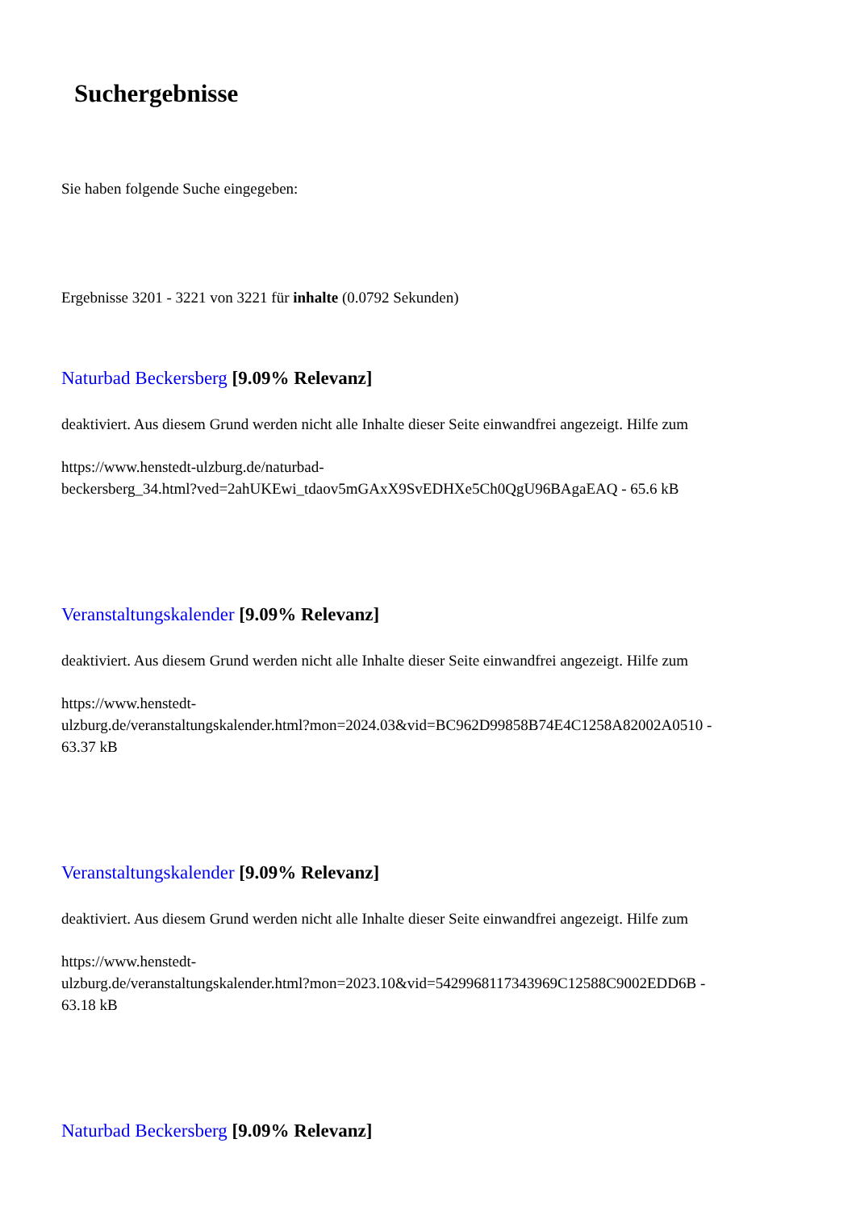Suchergebnisse
Sie haben folgende Suche eingegeben:
Ergebnisse 3201 - 3221 von 3221 für inhalte (0.0792 Sekunden)
Naturbad Beckersberg [9.09% Relevanz]
deaktiviert. Aus diesem Grund werden nicht alle Inhalte dieser Seite einwandfrei angezeigt. Hilfe zum
https://www.henstedt-ulzburg.de/naturbad-
beckersberg_34.html?ved=2ahUKEwi_tdaov5mGAxX9SvEDHXe5Ch0QgU96BAgaEAQ - 65.6 kB
Veranstaltungskalender [9.09% Relevanz]
deaktiviert. Aus diesem Grund werden nicht alle Inhalte dieser Seite einwandfrei angezeigt. Hilfe zum
https://www.henstedt-
ulzburg.de/veranstaltungskalender.html?mon=2024.03&vid=BC962D99858B74E4C1258A82002A0510 -
63.37 kB
Veranstaltungskalender [9.09% Relevanz]
deaktiviert. Aus diesem Grund werden nicht alle Inhalte dieser Seite einwandfrei angezeigt. Hilfe zum
https://www.henstedt-
ulzburg.de/veranstaltungskalender.html?mon=2023.10&vid=5429968117343969C12588C9002EDD6B -
63.18 kB
Naturbad Beckersberg [9.09% Relevanz]